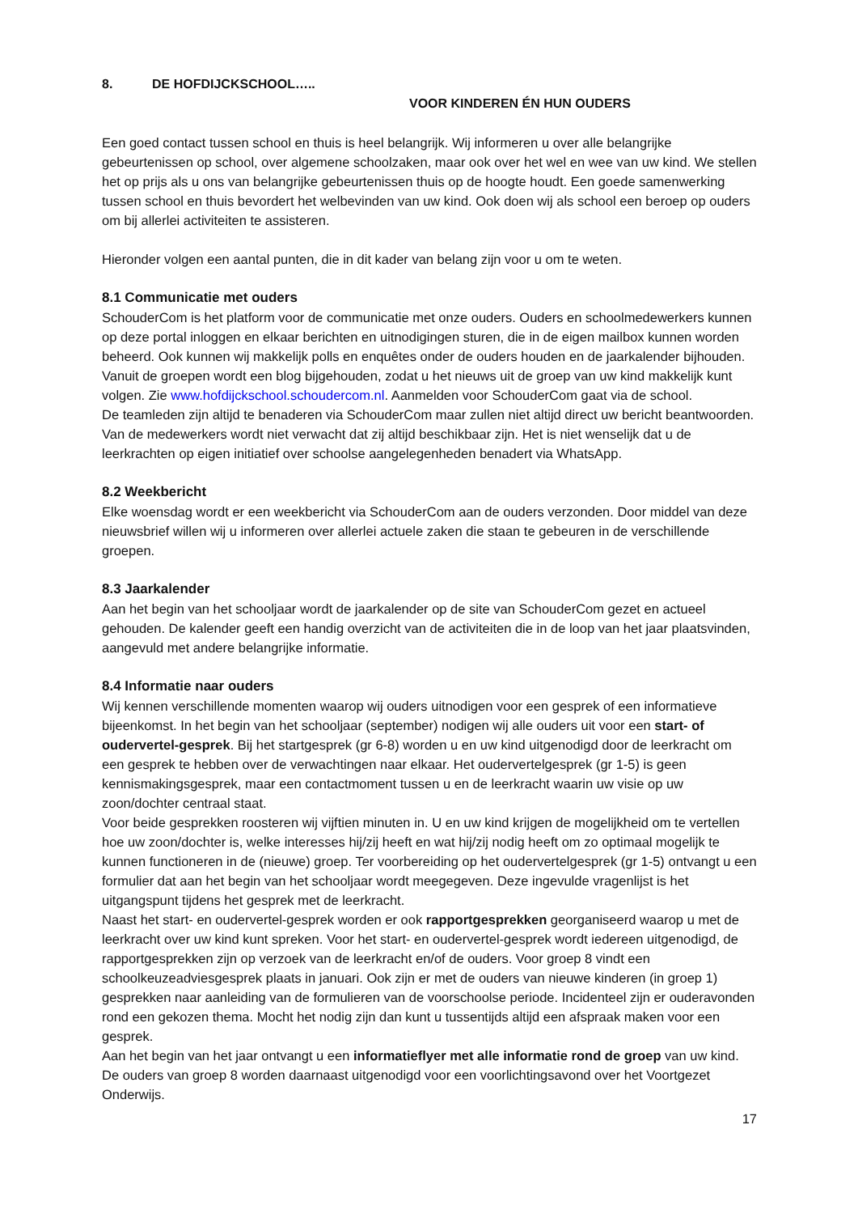8. DE HOFDIJCKSCHOOL…..
VOOR KINDEREN ÉN HUN OUDERS
Een goed contact tussen school en thuis is heel belangrijk. Wij informeren u over alle belangrijke gebeurtenissen op school, over algemene schoolzaken, maar ook over het wel en wee van uw kind. We stellen het op prijs als u ons van belangrijke gebeurtenissen thuis op de hoogte houdt. Een goede samenwerking tussen school en thuis bevordert het welbevinden van uw kind. Ook doen wij als school een beroep op ouders om bij allerlei activiteiten te assisteren.
Hieronder volgen een aantal punten, die in dit kader van belang zijn voor u om te weten.
8.1 Communicatie met ouders
SchouderCom is het platform voor de communicatie met onze ouders. Ouders en schoolmedewerkers kunnen op deze portal inloggen en elkaar berichten en uitnodigingen sturen, die in de eigen mailbox kunnen worden beheerd. Ook kunnen wij makkelijk polls en enquêtes onder de ouders houden en de jaarkalender bijhouden. Vanuit de groepen wordt een blog bijgehouden, zodat u het nieuws uit de groep van uw kind makkelijk kunt volgen. Zie www.hofdijckschool.schoudercom.nl. Aanmelden voor SchouderCom gaat via de school.
De teamleden zijn altijd te benaderen via SchouderCom maar zullen niet altijd direct uw bericht beantwoorden. Van de medewerkers wordt niet verwacht dat zij altijd beschikbaar zijn. Het is niet wenselijk dat u de leerkrachten op eigen initiatief over schoolse aangelegenheden benadert via WhatsApp.
8.2 Weekbericht
Elke woensdag wordt er een weekbericht via SchouderCom aan de ouders verzonden. Door middel van deze nieuwsbrief willen wij u informeren over allerlei actuele zaken die staan te gebeuren in de verschillende groepen.
8.3 Jaarkalender
Aan het begin van het schooljaar wordt de jaarkalender op de site van SchouderCom gezet en actueel gehouden. De kalender geeft een handig overzicht van de activiteiten die in de loop van het jaar plaatsvinden, aangevuld met andere belangrijke informatie.
8.4 Informatie naar ouders
Wij kennen verschillende momenten waarop wij ouders uitnodigen voor een gesprek of een informatieve bijeenkomst. In het begin van het schooljaar (september) nodigen wij alle ouders uit voor een start- of oudervertel-gesprek. Bij het startgesprek (gr 6-8) worden u en uw kind uitgenodigd door de leerkracht om een gesprek te hebben over de verwachtingen naar elkaar. Het oudervertelgesprek (gr 1-5) is geen kennismakingsgesprek, maar een contactmoment tussen u en de leerkracht waarin uw visie op uw zoon/dochter centraal staat.
Voor beide gesprekken roosteren wij vijftien minuten in. U en uw kind krijgen de mogelijkheid om te vertellen hoe uw zoon/dochter is, welke interesses hij/zij heeft en wat hij/zij nodig heeft om zo optimaal mogelijk te kunnen functioneren in de (nieuwe) groep. Ter voorbereiding op het oudervertelgesprek (gr 1-5) ontvangt u een formulier dat aan het begin van het schooljaar wordt meegegeven. Deze ingevulde vragenlijst is het uitgangspunt tijdens het gesprek met de leerkracht.
Naast het start- en oudervertel-gesprek worden er ook rapportgesprekken georganiseerd waarop u met de leerkracht over uw kind kunt spreken. Voor het start- en oudervertel-gesprek wordt iedereen uitgenodigd, de rapportgesprekken zijn op verzoek van de leerkracht en/of de ouders. Voor groep 8 vindt een schoolkeuzeadviesgesprek plaats in januari. Ook zijn er met de ouders van nieuwe kinderen (in groep 1) gesprekken naar aanleiding van de formulieren van de voorschoolse periode. Incidenteel zijn er ouderavonden rond een gekozen thema. Mocht het nodig zijn dan kunt u tussentijds altijd een afspraak maken voor een gesprek.
Aan het begin van het jaar ontvangt u een informatieflyer met alle informatie rond de groep van uw kind. De ouders van groep 8 worden daarnaast uitgenodigd voor een voorlichtingsavond over het Voortgezet Onderwijs.
17